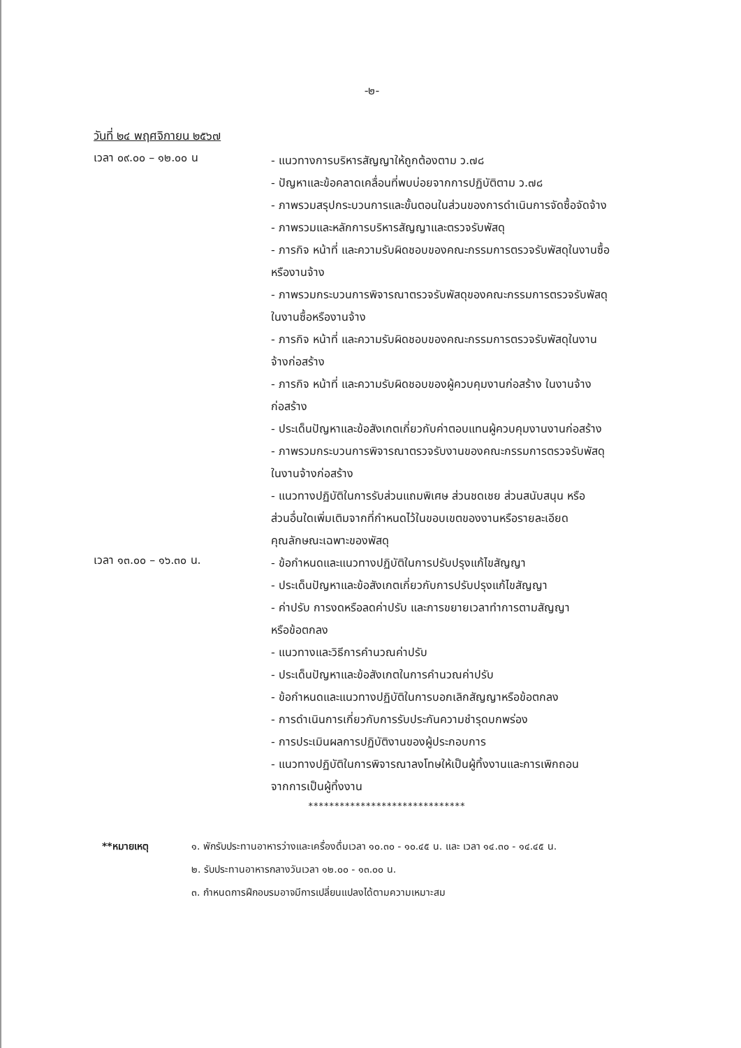-๒-
วันที่ ๒๔ พฤศจิกายน ๒๕๖๗
เวลา ๐๙.๐๐ – ๑๒.๐๐ น
- แนวทางการบริหารสัญญาให้ถูกต้องตาม ว.๗๘
- ปัญหาและข้อคลาดเคลื่อนที่พบบ่อยจากการปฏิบัติตาม ว.๗๘
- ภาพรวมสรุปกระบวนการและขั้นตอนในส่วนของการดำเนินการจัดซื้อจัดจ้าง
- ภาพรวมและหลักการบริหารสัญญาและตรวจรับพัสดุ
- ภารกิจ หน้าที่ และความรับผิดชอบของคณะกรรมการตรวจรับพัสดุในงานซื้อ
หรืองานจ้าง
- ภาพรวมกระบวนการพิจารณาตรวจรับพัสดุของคณะกรรมการตรวจรับพัสดุ
ในงานซื้อหรืองานจ้าง
- ภารกิจ หน้าที่ และความรับผิดชอบของคณะกรรมการตรวจรับพัสดุในงาน
จ้างก่อสร้าง
- ภารกิจ หน้าที่ และความรับผิดชอบของผู้ควบคุมงานก่อสร้าง ในงานจ้าง
ก่อสร้าง
- ประเด็นปัญหาและข้อสังเกตเกี่ยวกับค่าตอบแทนผู้ควบคุมงานงานก่อสร้าง
- ภาพรวมกระบวนการพิจารณาตรวจรับงานของคณะกรรมการตรวจรับพัสดุ
ในงานจ้างก่อสร้าง
- แนวทางปฏิบัติในการรับส่วนแถมพิเศษ ส่วนชดเชย ส่วนสนับสนุน หรือ
ส่วนอื่นใดเพิ่มเติมจากที่กำหนดไว้ในขอบเขตของงานหรือรายละเอียด
คุณลักษณะเฉพาะของพัสดุ
เวลา ๑๓.๐๐ – ๑๖.๓๐ น.
- ข้อกำหนดและแนวทางปฏิบัติในการปรับปรุงแก้ไขสัญญา
- ประเด็นปัญหาและข้อสังเกตเกี่ยวกับการปรับปรุงแก้ไขสัญญา
- ค่าปรับ การงดหรือลดค่าปรับ และการขยายเวลาทำการตามสัญญา
หรือข้อตกลง
- แนวทางและวิธีการคำนวณค่าปรับ
- ประเด็นปัญหาและข้อสังเกตในการคำนวณค่าปรับ
- ข้อกำหนดและแนวทางปฏิบัติในการบอกเลิกสัญญาหรือข้อตกลง
- การดำเนินการเกี่ยวกับการรับประกันความชำรุดบกพร่อง
- การประเมินผลการปฏิบัติงานของผู้ประกอบการ
- แนวทางปฏิบัติในการพิจารณาลงโทษให้เป็นผู้ทิ้งงานและการเพิกถอน
จากการเป็นผู้ทิ้งงาน
******************************
**หมายเหตุ ๑. พักรับประทานอาหารว่างและเครื่องดื่มเวลา ๑๐.๓๐ - ๑๐.๔๕ น. และ เวลา ๑๔.๓๐ - ๑๔.๔๕ น.
๒. รับประทานอาหารกลางวันเวลา ๑๒.๐๐ - ๑๓.๐๐ น.
๓. กำหนดการฝึกอบรมอาจมีการเปลี่ยนแปลงได้ตามความเหมาะสม